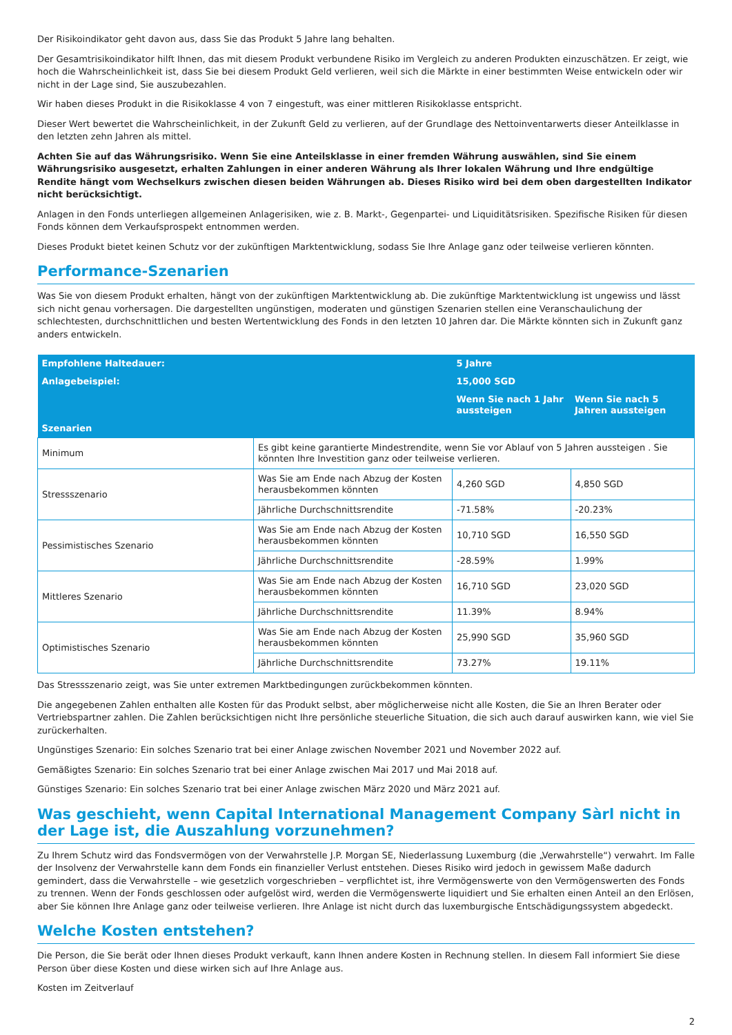Der Risikoindikator geht davon aus, dass Sie das Produkt 5 Jahre lang behalten.
Der Gesamtrisikoindikator hilft Ihnen, das mit diesem Produkt verbundene Risiko im Vergleich zu anderen Produkten einzuschätzen. Er zeigt, wie hoch die Wahrscheinlichkeit ist, dass Sie bei diesem Produkt Geld verlieren, weil sich die Märkte in einer bestimmten Weise entwickeln oder wir nicht in der Lage sind, Sie auszubezahlen.
Wir haben dieses Produkt in die Risikoklasse 4 von 7 eingestuft, was einer mittleren Risikoklasse entspricht.
Dieser Wert bewertet die Wahrscheinlichkeit, in der Zukunft Geld zu verlieren, auf der Grundlage des Nettoinventarwerts dieser Anteilklasse in den letzten zehn Jahren als mittel.
Achten Sie auf das Währungsrisiko. Wenn Sie eine Anteilsklasse in einer fremden Währung auswählen, sind Sie einem Währungsrisiko ausgesetzt, erhalten Zahlungen in einer anderen Währung als Ihrer lokalen Währung und Ihre endgültige Rendite hängt vom Wechselkurs zwischen diesen beiden Währungen ab. Dieses Risiko wird bei dem oben dargestellten Indikator nicht berücksichtigt.
Anlagen in den Fonds unterliegen allgemeinen Anlagerisiken, wie z. B. Markt-, Gegenpartei- und Liquiditätsrisiken. Spezifische Risiken für diesen Fonds können dem Verkaufsprospekt entnommen werden.
Dieses Produkt bietet keinen Schutz vor der zukünftigen Marktentwicklung, sodass Sie Ihre Anlage ganz oder teilweise verlieren könnten.
Performance-Szenarien
Was Sie von diesem Produkt erhalten, hängt von der zukünftigen Marktentwicklung ab. Die zukünftige Marktentwicklung ist ungewiss und lässt sich nicht genau vorhersagen. Die dargestellten ungünstigen, moderaten und günstigen Szenarien stellen eine Veranschaulichung der schlechtesten, durchschnittlichen und besten Wertentwicklung des Fonds in den letzten 10 Jahren dar. Die Märkte könnten sich in Zukunft ganz anders entwickeln.
| Empfohlene Haltedauer: | | 5 Jahre | |
| Anlagebeispiel: | | 15,000 SGD | |
| | | Wenn Sie nach 1 Jahr aussteigen | Wenn Sie nach 5 Jahren aussteigen |
| Szenarien | | | |
| Minimum | Es gibt keine garantierte Mindestrendite, wenn Sie vor Ablauf von 5 Jahren aussteigen . Sie könnten Ihre Investition ganz oder teilweise verlieren. | | |
| Stressszenario | Was Sie am Ende nach Abzug der Kosten herausbekommen könnten | 4,260 SGD | 4,850 SGD |
| | Jährliche Durchschnittsrendite | -71.58% | -20.23% |
| Pessimistisches Szenario | Was Sie am Ende nach Abzug der Kosten herausbekommen könnten | 10,710 SGD | 16,550 SGD |
| | Jährliche Durchschnittsrendite | -28.59% | 1.99% |
| Mittleres Szenario | Was Sie am Ende nach Abzug der Kosten herausbekommen könnten | 16,710 SGD | 23,020 SGD |
| | Jährliche Durchschnittsrendite | 11.39% | 8.94% |
| Optimistisches Szenario | Was Sie am Ende nach Abzug der Kosten herausbekommen könnten | 25,990 SGD | 35,960 SGD |
| | Jährliche Durchschnittsrendite | 73.27% | 19.11% |
Das Stressszenario zeigt, was Sie unter extremen Marktbedingungen zurückbekommen könnten.
Die angegebenen Zahlen enthalten alle Kosten für das Produkt selbst, aber möglicherweise nicht alle Kosten, die Sie an Ihren Berater oder Vertriebspartner zahlen. Die Zahlen berücksichtigen nicht Ihre persönliche steuerliche Situation, die sich auch darauf auswirken kann, wie viel Sie zurückerhalten.
Ungünstiges Szenario: Ein solches Szenario trat bei einer Anlage zwischen November 2021 und November 2022 auf.
Gemäßigtes Szenario: Ein solches Szenario trat bei einer Anlage zwischen Mai 2017 und Mai 2018 auf.
Günstiges Szenario: Ein solches Szenario trat bei einer Anlage zwischen März 2020 und März 2021 auf.
Was geschieht, wenn Capital International Management Company Sàrl nicht in der Lage ist, die Auszahlung vorzunehmen?
Zu Ihrem Schutz wird das Fondsvermögen von der Verwahrstelle J.P. Morgan SE, Niederlassung Luxemburg (die „Verwahrstelle“) verwahrt. Im Falle der Insolvenz der Verwahrstelle kann dem Fonds ein finanzieller Verlust entstehen. Dieses Risiko wird jedoch in gewissem Maße dadurch gemindert, dass die Verwahrstelle – wie gesetzlich vorgeschrieben – verpflichtet ist, ihre Vermögenswerte von den Vermögenswerten des Fonds zu trennen. Wenn der Fonds geschlossen oder aufgelöst wird, werden die Vermögenswerte liquidiert und Sie erhalten einen Anteil an den Erlösen, aber Sie können Ihre Anlage ganz oder teilweise verlieren. Ihre Anlage ist nicht durch das luxemburgische Entschädigungssystem abgedeckt.
Welche Kosten entstehen?
Die Person, die Sie berät oder Ihnen dieses Produkt verkauft, kann Ihnen andere Kosten in Rechnung stellen. In diesem Fall informiert Sie diese Person über diese Kosten und diese wirken sich auf Ihre Anlage aus.
Kosten im Zeitverlauf
2